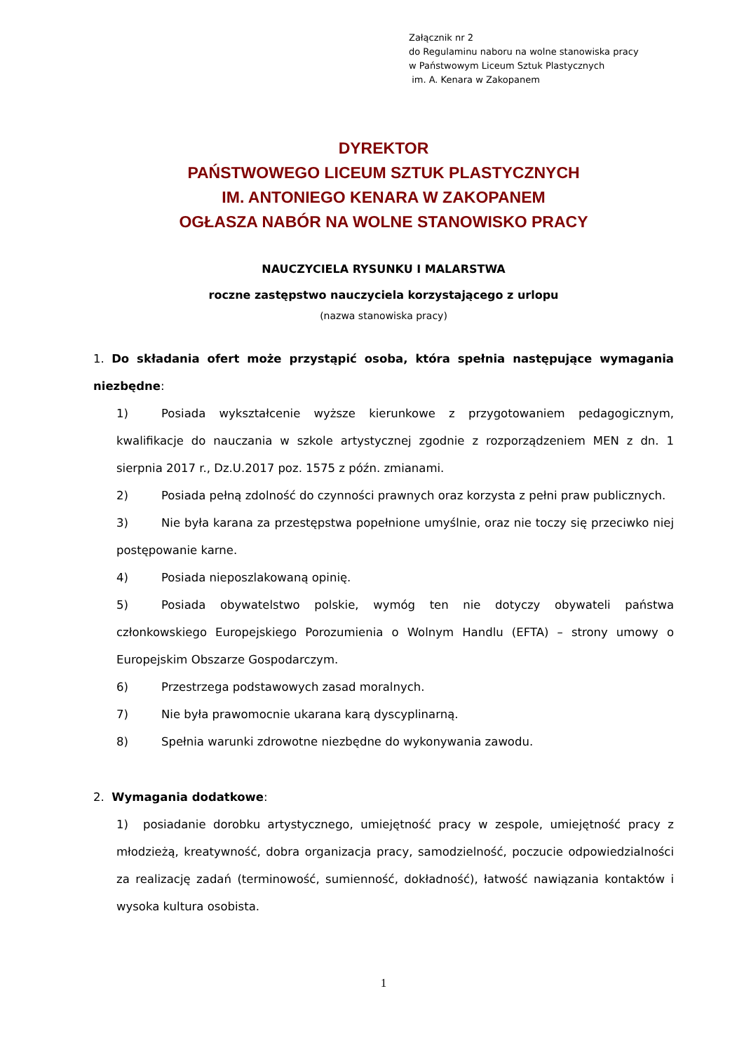Załącznik nr 2
do Regulaminu naboru na wolne stanowiska pracy
w Państwowym Liceum Sztuk Plastycznych
im. A. Kenara w Zakopanem
DYREKTOR
PAŃSTWOWEGO LICEUM SZTUK PLASTYCZNYCH
IM. ANTONIEGO KENARA W ZAKOPANEM
OGŁASZA NABÓR NA WOLNE STANOWISKO PRACY
NAUCZYCIELA RYSUNKU I MALARSTWA
roczne zastępstwo nauczyciela korzystającego z urlopu
(nazwa stanowiska pracy)
1. Do składania ofert może przystąpić osoba, która spełnia następujące wymagania niezbędne:
1) Posiada wykształcenie wyższe kierunkowe z przygotowaniem pedagogicznym, kwalifikacje do nauczania w szkole artystycznej zgodnie z rozporządzeniem MEN z dn. 1 sierpnia 2017 r., Dz.U.2017 poz. 1575 z późn. zmianami.
2) Posiada pełną zdolność do czynności prawnych oraz korzysta z pełni praw publicznych.
3) Nie była karana za przestępstwa popełnione umyślnie, oraz nie toczy się przeciwko niej postępowanie karne.
4) Posiada nieposzlakowaną opinię.
5) Posiada obywatelstwo polskie, wymóg ten nie dotyczy obywateli państwa członkowskiego Europejskiego Porozumienia o Wolnym Handlu (EFTA) – strony umowy o Europejskim Obszarze Gospodarczym.
6) Przestrzega podstawowych zasad moralnych.
7) Nie była prawomocnie ukarana karą dyscyplinarną.
8) Spełnia warunki zdrowotne niezbędne do wykonywania zawodu.
2. Wymagania dodatkowe:
1) posiadanie dorobku artystycznego, umiejętność pracy w zespole, umiejętność pracy z młodzieżą, kreatywność, dobra organizacja pracy, samodzielność, poczucie odpowiedzialności za realizację zadań (terminowość, sumienność, dokładność), łatwość nawiązania kontaktów i wysoka kultura osobista.
1